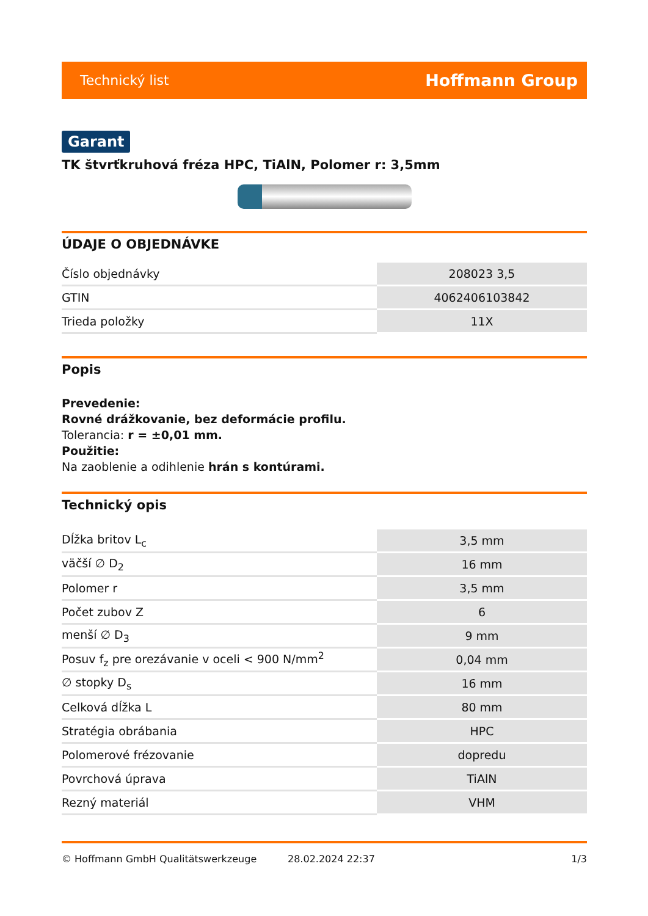Technický list Hoffmann Group
Garant
TK štvrťkruhová fréza HPC, TiAlN, Polomer r: 3,5mm
ÚDAJE O OBJEDNÁVKE
| Číslo objednávky | 208023 3,5 |
| GTIN | 4062406103842 |
| Trieda položky | 11X |
Popis
Prevedenie:
Rovné drážkovanie, bez deformácie profilu.
Tolerancia: r = ±0,01 mm.
Použitie:
Na zaoblenie a odihlenie hrán s kontúrami.
Technický opis
| Dĺžka britov L<sub>c</sub> | 3,5 mm |
| väčší ∅ D<sub>2</sub> | 16 mm |
| Polomer r | 3,5 mm |
| Počet zubov Z | 6 |
| menší ∅ D<sub>3</sub> | 9 mm |
| Posuv f<sub>z</sub> pre orezávanie v oceli < 900 N/mm<sup>2</sup> | 0,04 mm |
| ∅ stopky D<sub>s</sub> | 16 mm |
| Celková dĺžka L | 80 mm |
| Stratégia obrábania | HPC |
| Polomerové frézovanie | dopredu |
| Povrchová úprava | TiAlN |
| Rezný materiál | VHM |
© Hoffmann GmbH Qualitätswerkzeuge 28.02.2024 22:37 1/3